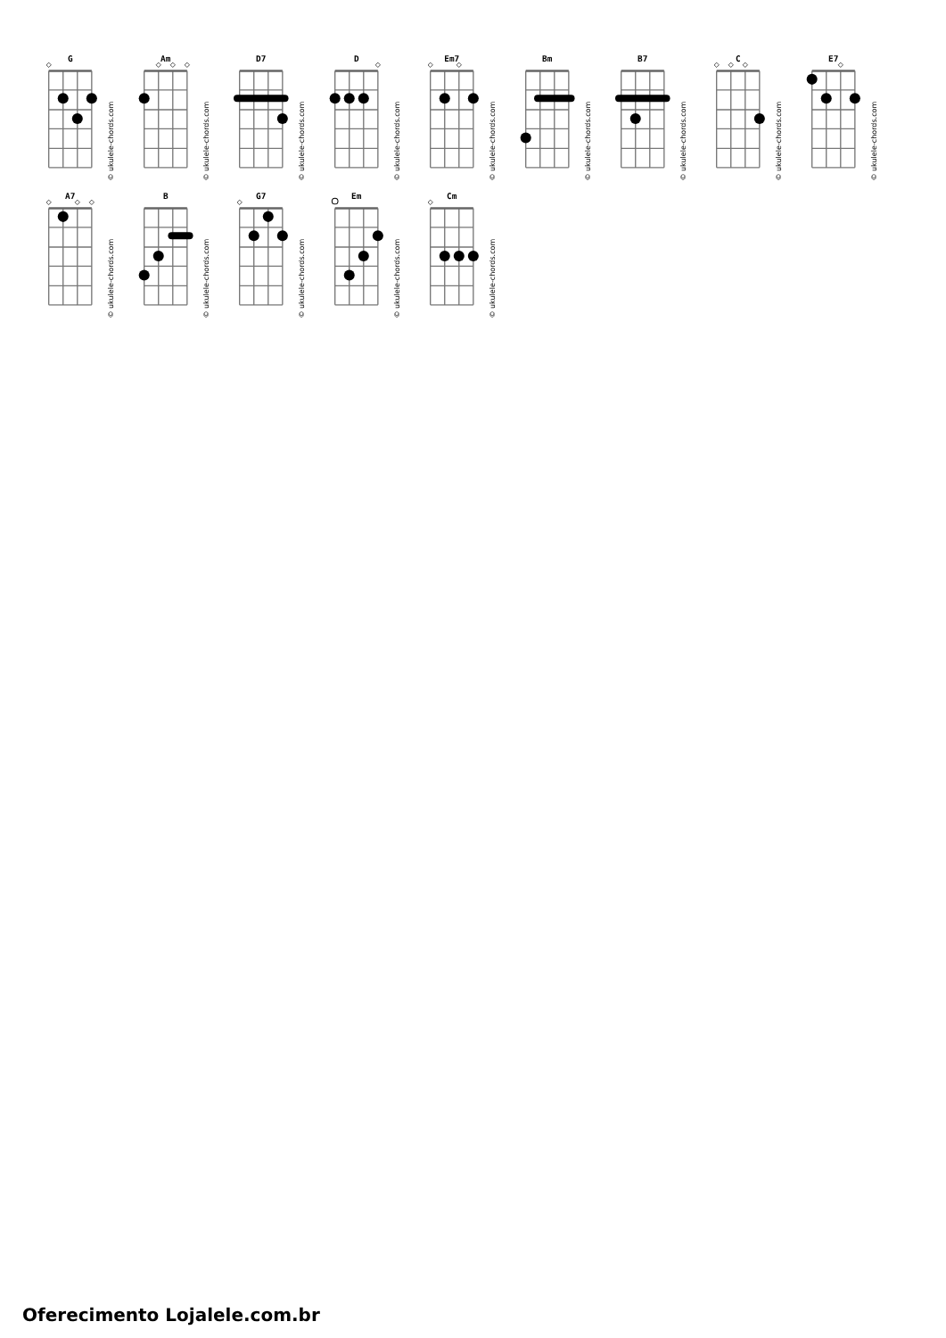G
© ukulele-chords.com
Am
© ukulele-chords.com
D7
© ukulele-chords.com
D
© ukulele-chords.com
Em7
© ukulele-chords.com
Bm
© ukulele-chords.com
B7
© ukulele-chords.com
C
© ukulele-chords.com
E7
© ukulele-chords.com
A7
© ukulele-chords.com
B
© ukulele-chords.com
G7
© ukulele-chords.com
Em
© ukulele-chords.com
Cm
© ukulele-chords.com
Oferecimento Lojalele.com.br